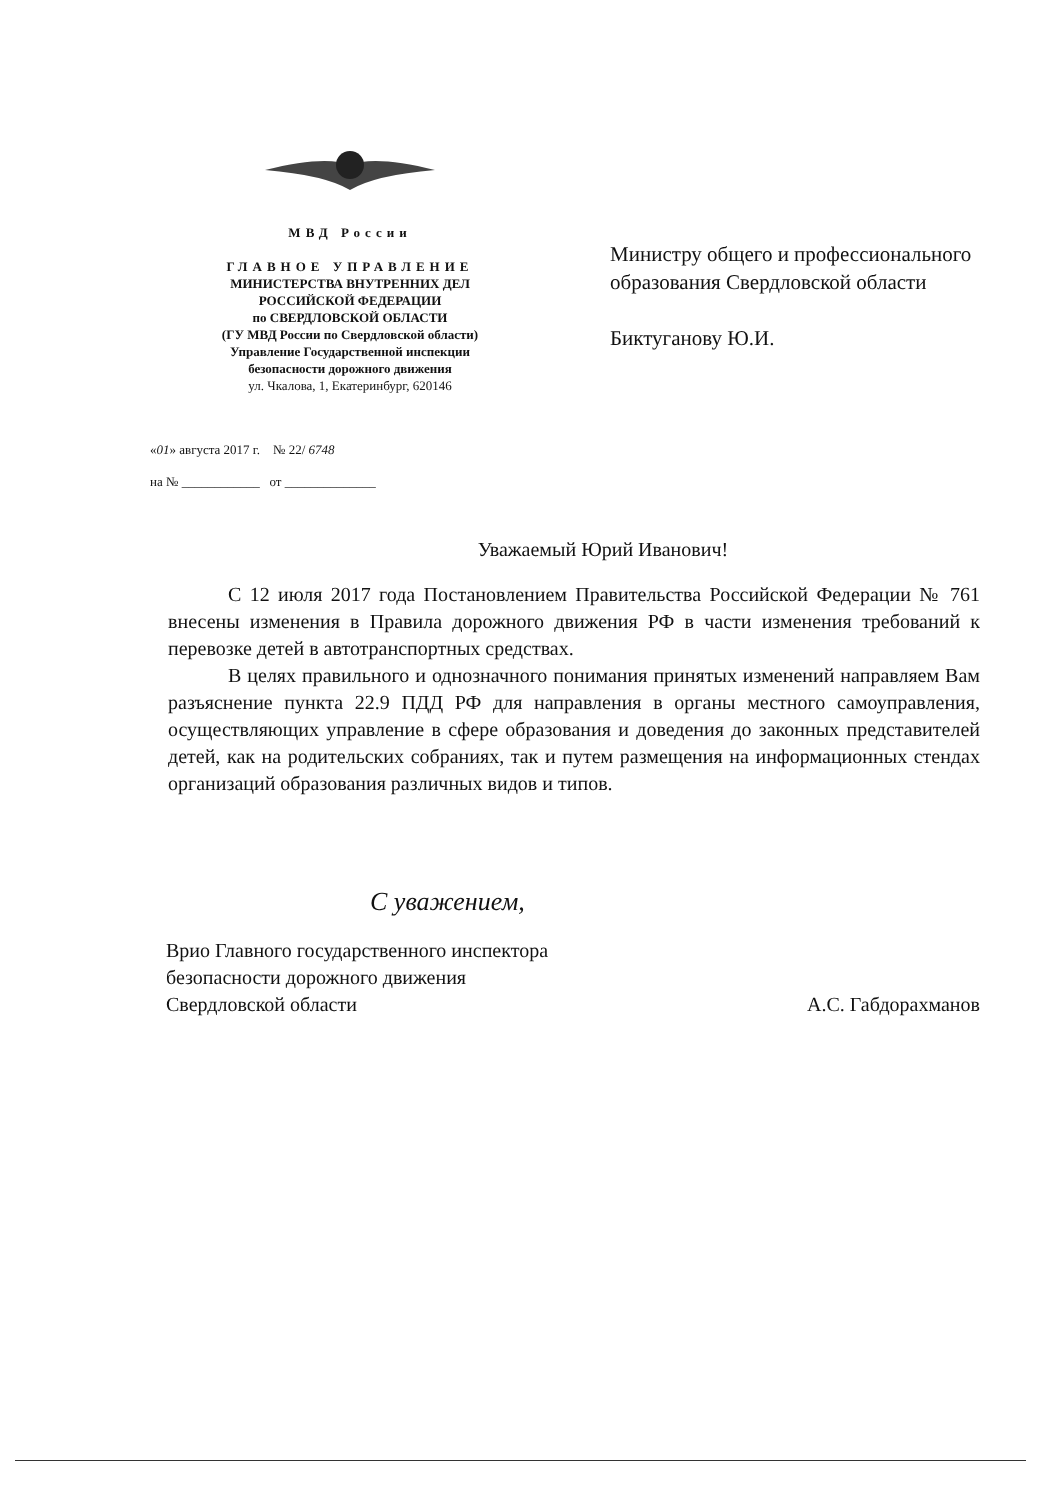МВД России
ГЛАВНОЕ УПРАВЛЕНИЕ
МИНИСТЕРСТВА ВНУТРЕННИХ ДЕЛ
РОССИЙСКОЙ ФЕДЕРАЦИИ
по СВЕРДЛОВСКОЙ ОБЛАСТИ
(ГУ МВД России по Свердловской области)
Управление Государственной инспекции
безопасности дорожного движения
ул. Чкалова, 1, Екатеринбург, 620146
«01» августа 2017 г. № 22/ 6748
на № ____________ от ______________
Министру общего и профессионального
образования Свердловской области
Биктуганову Ю.И.
Уважаемый Юрий Иванович!
С 12 июля 2017 года Постановлением Правительства Российской Федерации № 761 внесены изменения в Правила дорожного движения РФ в части изменения требований к перевозке детей в автотранспортных средствах.
В целях правильного и однозначного понимания принятых изменений направляем Вам разъяснение пункта 22.9 ПДД РФ для направления в органы местного самоуправления, осуществляющих управление в сфере образования и доведения до законных представителей детей, как на родительских собраниях, так и путем размещения на информационных стендах организаций образования различных видов и типов.
С уважением,
Врио Главного государственного инспектора
безопасности дорожного движения
Свердловской области
А.С. Габдорахманов